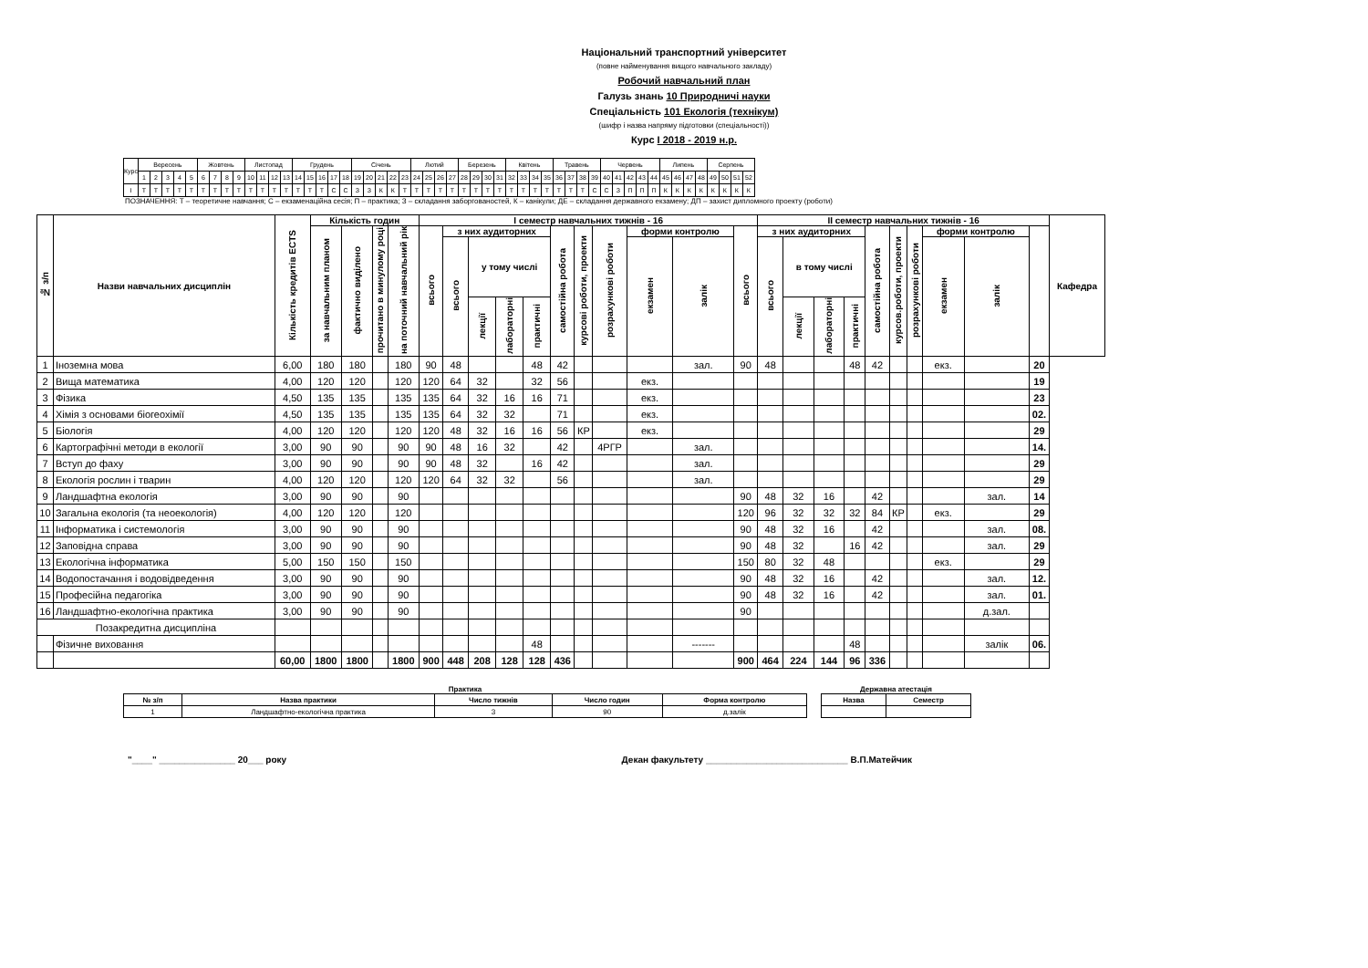Національний транспортний університет
(повне найменування вищого навчального закладу)
Робочий навчальний план
Галузь знань 10 Природничі науки
Спеціальність 101 Екологія (технікум)
(шифр і назва напряму підготовки (спеціальності))
Курс I 2018 - 2019 н.р.
| Курс | Вересень | | | | | Жовтень | | | | Листопад | | | | Грудень | | | | | Січень | | | | | Лютий | | | | Березень | | | | Квітень | | | | Травень | | | | Червень | | | | | Липень | | | | Серпень | | | |
| | 1 | 2 | 3 | 4 | 5 | 6 | 7 | 8 | 9 | 10 | 11 | 12 | 13 | 14 | 15 | 16 | 17 | 18 | 19 | 20 | 21 | 22 | 23 | 24 | 25 | 26 | 27 | 28 | 29 | 30 | 31 | 32 | 33 | 34 | 35 | 36 | 37 | 38 | 39 | 40 | 41 | 42 | 43 | 44 | 45 | 46 | 47 | 48 | 49 | 50 | 51 | 52 |
| I | Т | Т | Т | Т | Т | Т | Т | Т | Т | Т | Т | Т | Т | Т | Т | Т | С | С | З | З | К | К | Т | Т | Т | Т | Т | Т | Т | Т | Т | Т | Т | Т | Т | Т | Т | Т | С | С | З | П | П | П | К | К | К | К | К | К | К | К |
ПОЗНАЧЕННЯ: Т – теоретичне навчання; С – екзаменаційна сесія; П – практика; З – складання заборгованостей, К – канікули; ДЕ – складання державного екзамену; ДП – захист дипломного проекту (роботи)
| № з/п | Назви навчальних дисциплін | Кількість кредитів ECTS | Кількість годин | | | | I семестр навчальних тижнів - 16 | | | | | | | | | | | II семестр навчальних тижнів - 16 | | | | | | | | | | Кафедра |
| --- | --- | --- | --- | --- | --- | --- | --- | --- | --- | --- | --- | --- | --- | --- | --- | --- | --- | --- | --- | --- | --- | --- | --- | --- | --- | --- | --- | --- |
| | | | за навчальним планом | фактично виділено | прочитано в минулому році | на поточний навчальний рік | всього | з них аудиторних | | | | самостійна робота | курсові роботи, проекти | розрахункові роботи | форми контролю | | всього | з них аудиторних | | | | самостійна робота | курсов.роботи, проекти | розрахункові роботи | форми контролю | | | |
| | | | | | | | | всього | у тому числі | | | | | | екзамен | залік | | всього | в тому числі | | | | | | екзамен | залік | | |
| | | | | | | | | | лекції | лабораторні | практичні | | | | | | | | лекції | лабораторні | практичні | | | | | | | |
| 1 | Іноземна мова | 6,00 | 180 | 180 | | 180 | 90 | 48 | | | 48 | 42 | | | | зал. | 90 | 48 | | | 48 | 42 | | | екз. | | 20 | |
| 2 | Вища математика | 4,00 | 120 | 120 | | 120 | 120 | 64 | 32 | | 32 | 56 | | | екз. | | | | | | | | | | | | 19 | |
| 3 | Фізика | 4,50 | 135 | 135 | | 135 | 135 | 64 | 32 | 16 | 16 | 71 | | | екз. | | | | | | | | | | | | 23 | |
| 4 | Хімія з основами біогеохімії | 4,50 | 135 | 135 | | 135 | 135 | 64 | 32 | 32 | | 71 | | | екз. | | | | | | | | | | | | 02. | |
| 5 | Біологія | 4,00 | 120 | 120 | | 120 | 120 | 48 | 32 | 16 | 16 | 56 | КР | | екз. | | | | | | | | | | | | 29 | |
| 6 | Картографічні методи в екології | 3,00 | 90 | 90 | | 90 | 90 | 48 | 16 | 32 | | 42 | | 4РГР | | зал. | | | | | | | | | | | 14. | |
| 7 | Вступ до фаху | 3,00 | 90 | 90 | | 90 | 90 | 48 | 32 | | 16 | 42 | | | | зал. | | | | | | | | | | | 29 | |
| 8 | Екологія рослин і тварин | 4,00 | 120 | 120 | | 120 | 120 | 64 | 32 | 32 | | 56 | | | | зал. | | | | | | | | | | | 29 | |
| 9 | Ландшафтна екологія | 3,00 | 90 | 90 | | 90 | | | | | | | | | | | 90 | 48 | 32 | 16 | | 42 | | | | зал. | 14 | |
| 10 | Загальна екологія (та неоекологія) | 4,00 | 120 | 120 | | 120 | | | | | | | | | | | 120 | 96 | 32 | 32 | 32 | 84 | КР | | екз. | | 29 | |
| 11 | Інформатика і системологія | 3,00 | 90 | 90 | | 90 | | | | | | | | | | | 90 | 48 | 32 | 16 | | 42 | | | | зал. | 08. | |
| 12 | Заповідна справа | 3,00 | 90 | 90 | | 90 | | | | | | | | | | | 90 | 48 | 32 | | 16 | 42 | | | | зал. | 29 | |
| 13 | Екологічна інформатика | 5,00 | 150 | 150 | | 150 | | | | | | | | | | | 150 | 80 | 32 | 48 | | | | | екз. | | 29 | |
| 14 | Водопостачання і водовідведення | 3,00 | 90 | 90 | | 90 | | | | | | | | | | | 90 | 48 | 32 | 16 | | 42 | | | | зал. | 12. | |
| 15 | Професійна педагогіка | 3,00 | 90 | 90 | | 90 | | | | | | | | | | | 90 | 48 | 32 | 16 | | 42 | | | | зал. | 01. | |
| 16 | Ландшафтно-екологічна практика | 3,00 | 90 | 90 | | 90 | | | | | | | | | | | 90 | | | | | | | | | д.зал. | | |
| Позакредитна дисципліна | | | | | | | | | | | | | | | | | | | | | | | | | | | | |
| | Фізичне виховання | | | | | | | | | | 48 | | | | | ------- | | | | | 48 | | | | | залік | 06. | |
| | | 60,00 | 1800 | 1800 | | 1800 | 900 | 448 | 208 | 128 | 128 | 436 | | | | | 900 | 464 | 224 | 144 | 96 | 336 | | | | | | |
Практика
| № з/п | Назва практики | Число тижнів | Число годин | Форма контролю |
| --- | --- | --- | --- | --- |
| 1 | Ландшафтно-екологічна практика | 3 | 90 | д.залік |
Державна атестація
| Назва | Семестр |
| --- | --- |
"____" _______________ 20___ року Декан факультету ____________________________ В.П.Матейчик